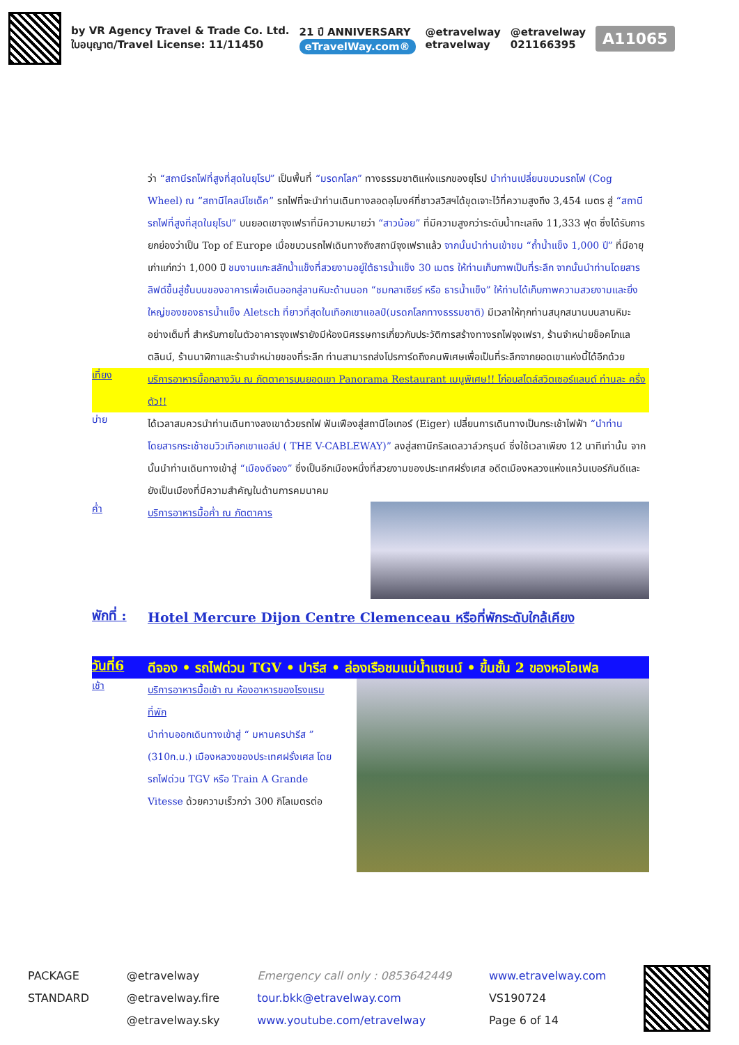by VR Agency Travel & Trade Co. Ltd.
ใบอนุญาต/Travel License: 11/11450
21 ปี ANNIVERSARY
eTravelWay.com®
@etravelway
etravelway
@etravelway
021166395
A11065
ว่า “สถานีรถไฟที่สูงที่สุดในยุโรป” เป็นพื้นที่ “มรดกโลก” ทางธรรมชาติแห่งแรกของยุโรป นำท่านเปลี่ยนขบวนรถไฟ (Cog Wheel) ณ “สถานีไคลน์ไชเด็ค” รถไฟที่จะนำท่านเดินทางลอดอุโมงค์ที่ชาวสวิสฯได้ขุดเจาะไว้ที่ความสูงถึง 3,454 เมตร สู่ “สถานีรถไฟที่สูงที่สุดในยุโรป” บนยอดเขาจุงเฟราที่มีความหมายว่า “สาวน้อย” ที่มีความสูงกว่าระดับน้ำทะเลถึง 11,333 ฟุต ซึ่งได้รับการยกย่องว่าเป็น Top of Europe เมื่อขบวนรถไฟเดินทางถึงสถานีจุงเฟราแล้ว จากนั้นนำท่านเข้าชม “ถ้ำน้ำแข็ง 1,000 ปี” ที่มีอายุเก่าแก่กว่า 1,000 ปี ชมงานแกะสลักน้ำแข็งที่สวยงามอยู่ใต้ธารน้ำแข็ง 30 เมตร ให้ท่านเก็บภาพเป็นที่ระลึก จากนั้นนำท่านโดยสารลิฟต์ขึ้นสู่ชั้นบนของอาคารเพื่อเดินออกสู่ลานหิมะด้านนอก “ชมกลาเซียร์ หรือ ธารน้ำแข็ง” ให้ท่านได้เก็บภาพความสวยงามและยิ่งใหญ่ของของธารน้ำแข็ง Aletsch ที่ยาวที่สุดในเทือกเขาแอลป์(มรดกโลกทางธรรมชาติ) มีเวลาให้ทุกท่านสนุกสนานบนลานหิมะอย่างเต็มที่ สำหรับภายในตัวอาคารจุงเฟรายังมีห้องนิศรรษการเกี่ยวกับประวัติการสร้างทางรถไฟจุงเฟรา, ร้านจำหน่ายช็อคโกแลตลินน์, ร้านนาฬิกาและร้านจำหน่ายของที่ระลึก ท่านสามารถส่งโปรการ์ดถึงคนพิเศษเพื่อเป็นที่ระลึกจากยอดเขาแห่งนี้ได้อีกด้วย
เที่ยง
บริการอาหารมื้อกลางวัน ณ ภัตตาคารบนยอดเขา Panorama Restaurant เมนูพิเศษ!! ไก่อบสไตล์สวิตเซอร์แลนด์ ท่านละ ครึ่งตัว!!
บ่าย
ได้เวลาสมควรนำท่านเดินทางลงเขาด้วยรถไฟ ฟันเฟืองสู่สถานีไอเกอร์ (Eiger) เปลี่ยนการเดินทางเป็นกระเช้าไฟฟ้า “นำท่านโดยสารกระเช้าชมวิวเทือกเขาแอล์ป ( THE V-CABLEWAY)” ลงสู่สถานีกริลเดลวาล์วกรุนด์ ซึ่งใช้เวลาเพียง 12 นาทีเท่านั้น จากนั้นนำท่านเดินทางเข้าสู่ “เมืองดีจอง” ซึ่งเป็นอีกเมืองหนึ่งที่สวยงามของประเทศฝรั่งเศส อดีตเมืองหลวงแห่งแคว้นเบอร์กันดีและยังเป็นเมืองที่มีความสำคัญในด้านการคมนาคม
ค่ำ
บริการอาหารมื้อค่ำ ณ ภัตตาคาร
พักที่ :
Hotel Mercure Dijon Centre Clemenceau หรือที่พักระดับใกล้เคียง
วันที่6
ดีจอง • รถไฟด่วน TGV • ปารีส • ล่องเรือชมแม่น้ำแซนน์ • ขึ้นชั้น 2 ของหอไอเฟล
เช้า
บริการอาหารมื้อเช้า ณ ห้องอาหารของโรงแรมที่พัก
นำท่านออกเดินทางเข้าสู่ “ มหานครปารีส ” (310ก.ม.) เมืองหลวงของประเทศฝรั่งเศส โดยรถไฟด่วน TGV หรือ Train A Grande Vitesse ด้วยความเร็วกว่า 300 กิโลเมตรต่อ
PACKAGE
STANDARD
@etravelway
@etravelway.fire
@etravelway.sky
Emergency call only : 0853642449
tour.bkk@etravelway.com
www.youtube.com/etravelway
www.etravelway.com
VS190724
Page 6 of 14